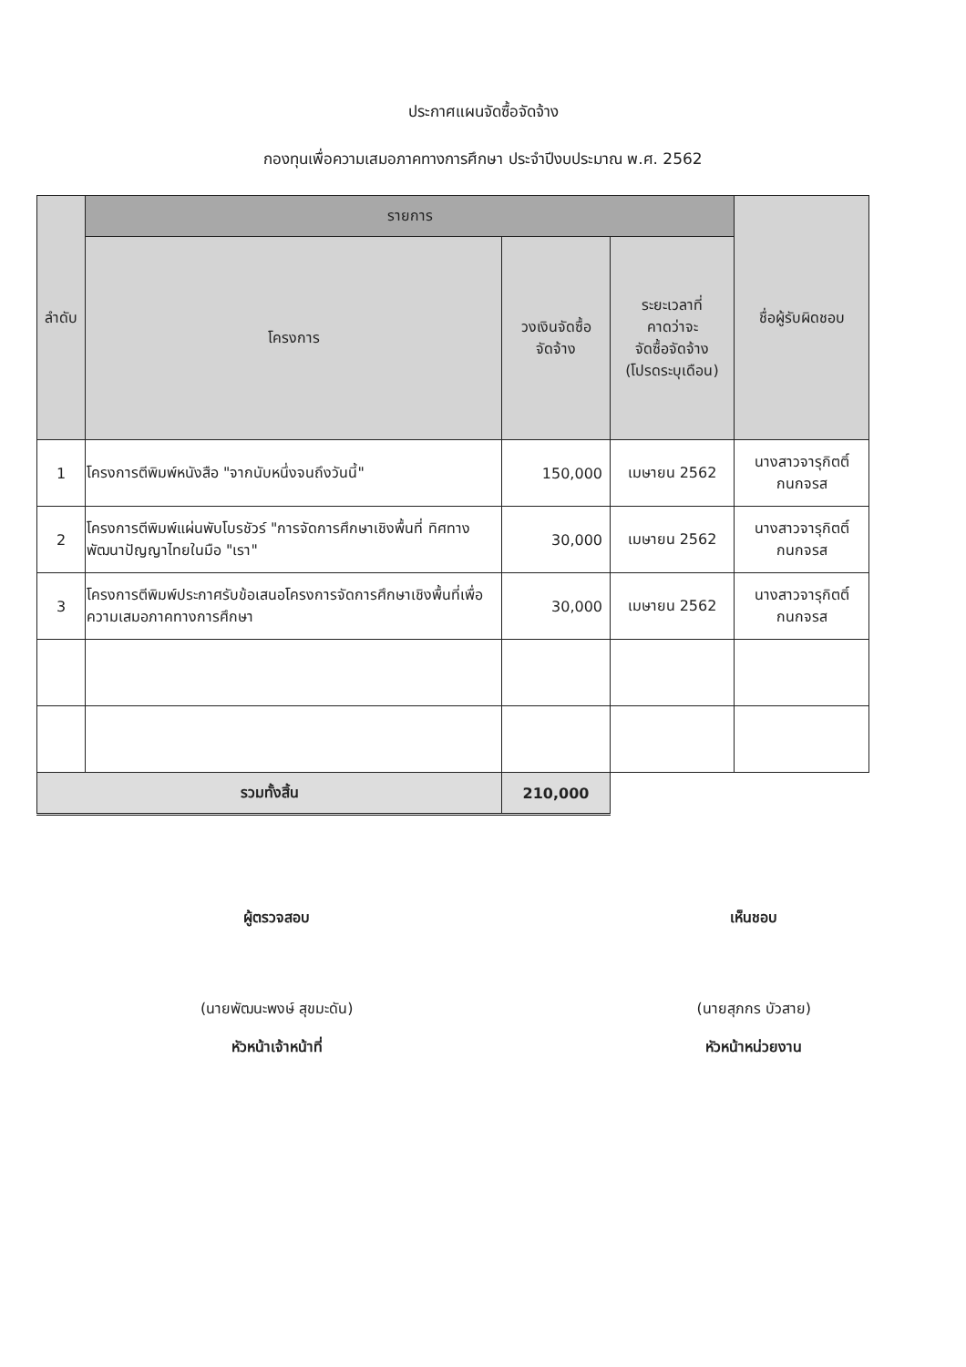ประกาศแผนจัดซื้อจัดจ้าง
กองทุนเพื่อความเสมอภาคทางการศึกษา ประจำปีงบประมาณ พ.ศ. 2562
| ลำดับ | รายการ | | | ชื่อผู้รับผิดชอบ |
| --- | --- | --- | --- | --- |
| | โครงการ | วงเงินจัดซื้อ จัดจ้าง | ระยะเวลาที่ คาดว่าจะ จัดซื้อจัดจ้าง (โปรดระบุเดือน) | |
| 1 | โครงการตีพิมพ์หนังสือ "จากนับหนึ่งจนถึงวันนี้" | 150,000 | เมษายน 2562 | นางสาวจารุกิตติ์ กนกจรส |
| 2 | โครงการตีพิมพ์แผ่นพับโบรชัวร์ "การจัดการศึกษาเชิงพื้นที่ ทิศทางพัฒนาปัญญาไทยในมือ "เรา" | 30,000 | เมษายน 2562 | นางสาวจารุกิตติ์ กนกจรส |
| 3 | โครงการตีพิมพ์ประกาศรับข้อเสนอโครงการจัดการศึกษาเชิงพื้นที่เพื่อความเสมอภาคทางการศึกษา | 30,000 | เมษายน 2562 | นางสาวจารุกิตติ์ กนกจรส |
| รวมทั้งสิ้น | | 210,000 | | |
ผู้ตรวจสอบ
(นายพัฒนะพงษ์ สุขมะดัน)
หัวหน้าเจ้าหน้าที่
เห็นชอบ
(นายสุภกร บัวสาย)
หัวหน้าหน่วยงาน